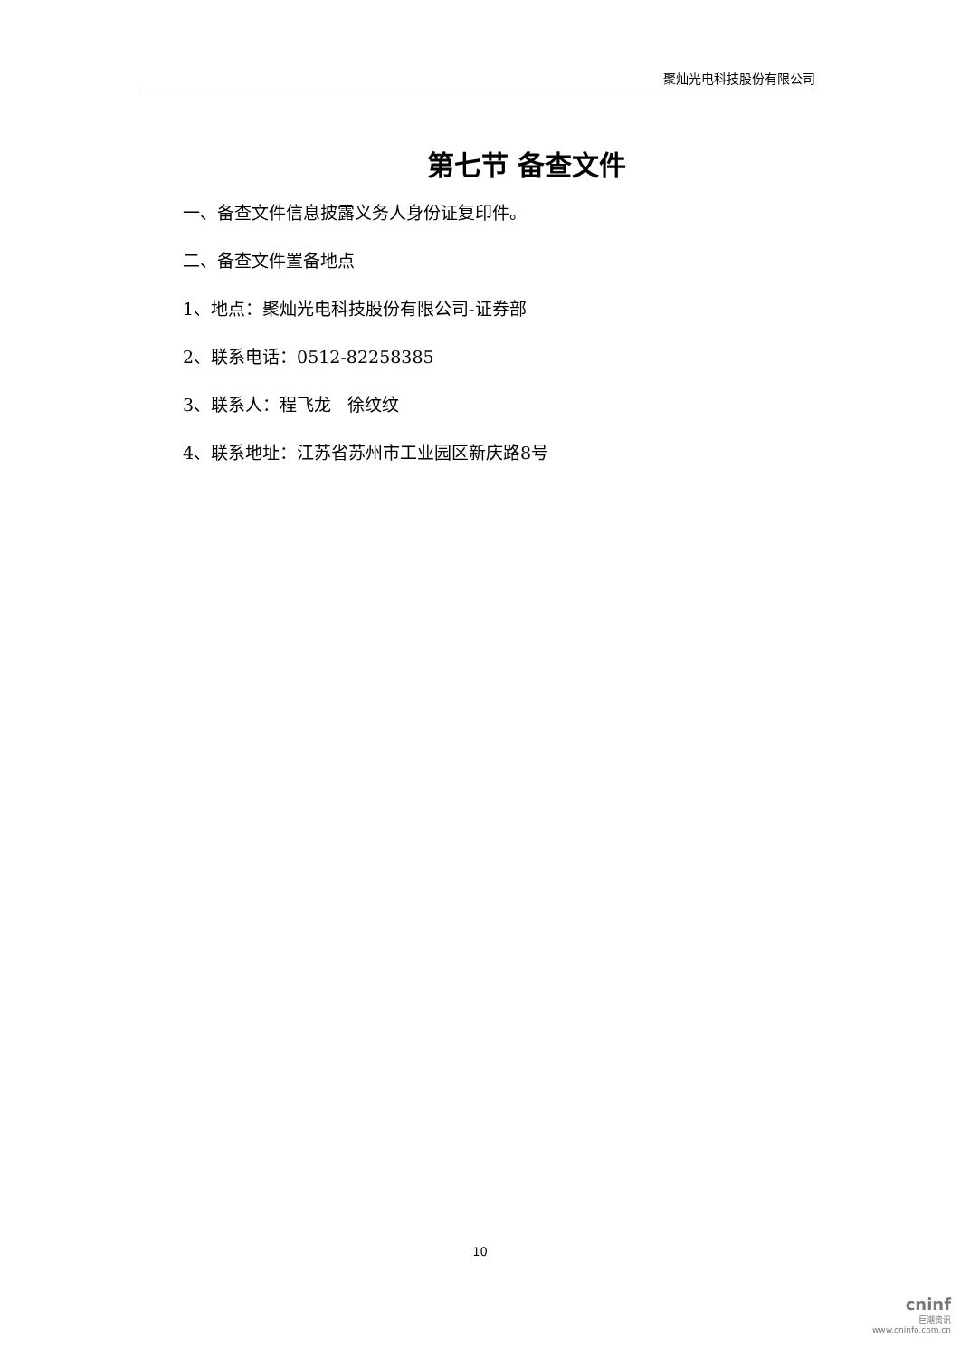聚灿光电科技股份有限公司
第七节 备查文件
一、备查文件信息披露义务人身份证复印件。
二、备查文件置备地点
1、地点：聚灿光电科技股份有限公司-证券部
2、联系电话：0512-82258385
3、联系人：程飞龙 徐纹纹
4、联系地址：江苏省苏州市工业园区新庆路8号
10
cninf
巨潮资讯
www.cninfo.com.cn